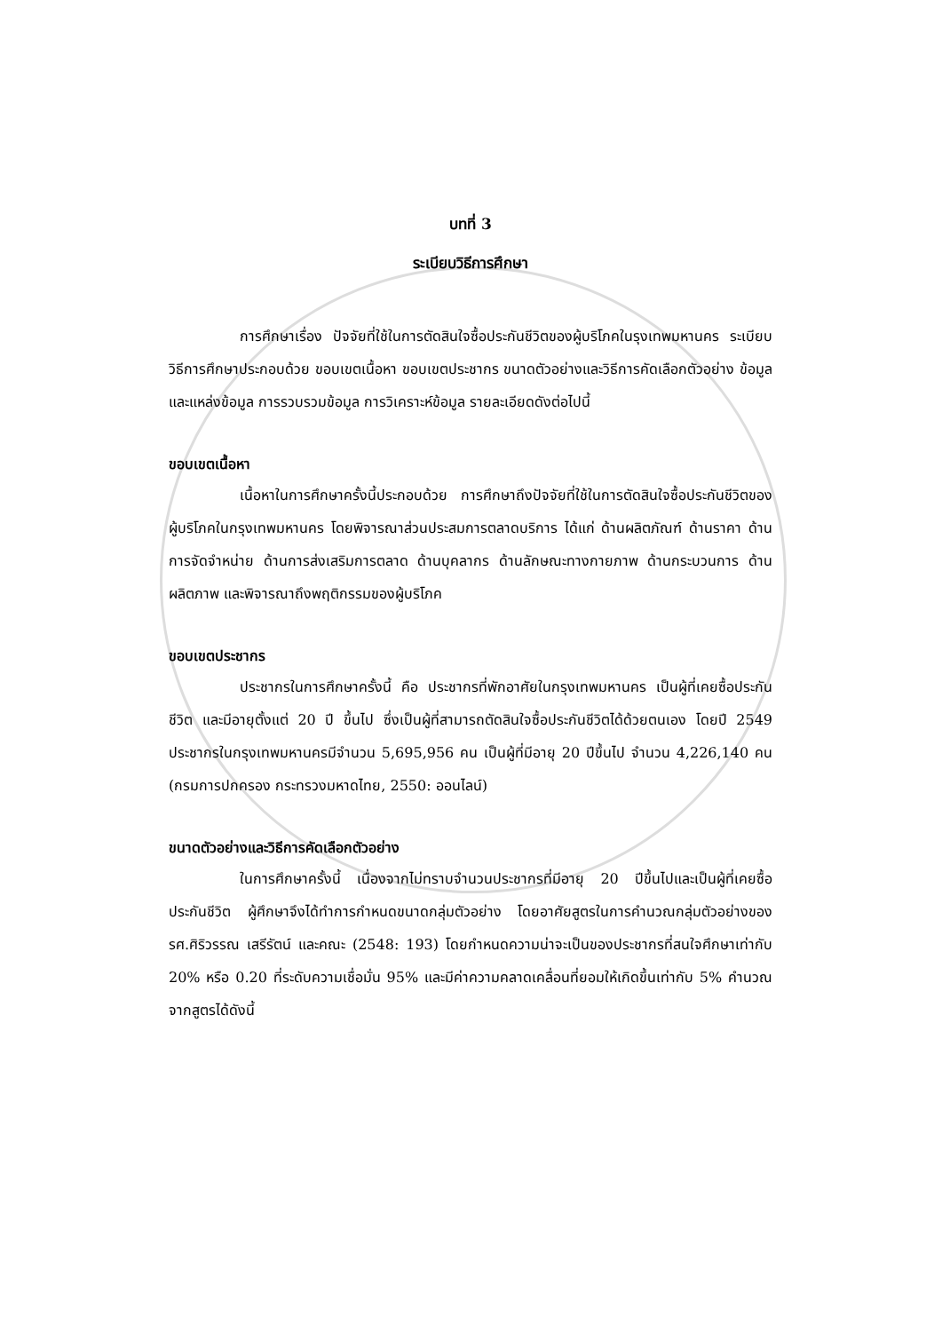บทที่ 3
ระเบียบวิธีการศึกษา
การศึกษาเรื่อง ปัจจัยที่ใช้ในการตัดสินใจซื้อประกันชีวิตของผู้บริโภคในรุงเทพมหานคร ระเบียบวิธีการศึกษาประกอบด้วย ขอบเขตเนื้อหา ขอบเขตประชากร ขนาดตัวอย่างและวิธีการคัดเลือกตัวอย่าง ข้อมูลและแหล่งข้อมูล การรวบรวมข้อมูล การวิเคราะห์ข้อมูล รายละเอียดดังต่อไปนี้
ขอบเขตเนื้อหา
เนื้อหาในการศึกษาครั้งนี้ประกอบด้วย การศึกษาถึงปัจจัยที่ใช้ในการตัดสินใจซื้อประกันชีวิตของผู้บริโภคในกรุงเทพมหานคร โดยพิจารณาส่วนประสมการตลาดบริการ ได้แก่ ด้านผลิตภัณฑ์ ด้านราคา ด้านการจัดจำหน่าย ด้านการส่งเสริมการตลาด ด้านบุคลากร ด้านลักษณะทางกายภาพ ด้านกระบวนการ ด้านผลิตภาพ และพิจารณาถึงพฤติกรรมของผู้บริโภค
ขอบเขตประชากร
ประชากรในการศึกษาครั้งนี้ คือ ประชากรที่พักอาศัยในกรุงเทพมหานคร เป็นผู้ที่เคยซื้อประกันชีวิต และมีอายุตั้งแต่ 20 ปี ขึ้นไป ซึ่งเป็นผู้ที่สามารถตัดสินใจซื้อประกันชีวิตได้ด้วยตนเอง โดยปี 2549 ประชากรในกรุงเทพมหานครมีจำนวน 5,695,956 คน เป็นผู้ที่มีอายุ 20 ปีขึ้นไป จำนวน 4,226,140 คน (กรมการปกครอง กระทรวงมหาดไทย, 2550: ออนไลน์)
ขนาดตัวอย่างและวิธีการคัดเลือกตัวอย่าง
ในการศึกษาครั้งนี้ เนื่องจากไม่ทราบจำนวนประชากรที่มีอายุ 20 ปีขึ้นไปและเป็นผู้ที่เคยซื้อประกันชีวิต ผู้ศึกษาจึงได้ทำการกำหนดขนาดกลุ่มตัวอย่าง โดยอาศัยสูตรในการคำนวณกลุ่มตัวอย่างของ รศ.ศิริวรรณ เสรีรัตน์ และคณะ (2548: 193) โดยกำหนดความน่าจะเป็นของประชากรที่สนใจศึกษาเท่ากับ 20% หรือ 0.20 ที่ระดับความเชื่อมั่น 95% และมีค่าความคลาดเคลื่อนที่ยอมให้เกิดขึ้นเท่ากับ 5% คำนวณจากสูตรได้ดังนี้